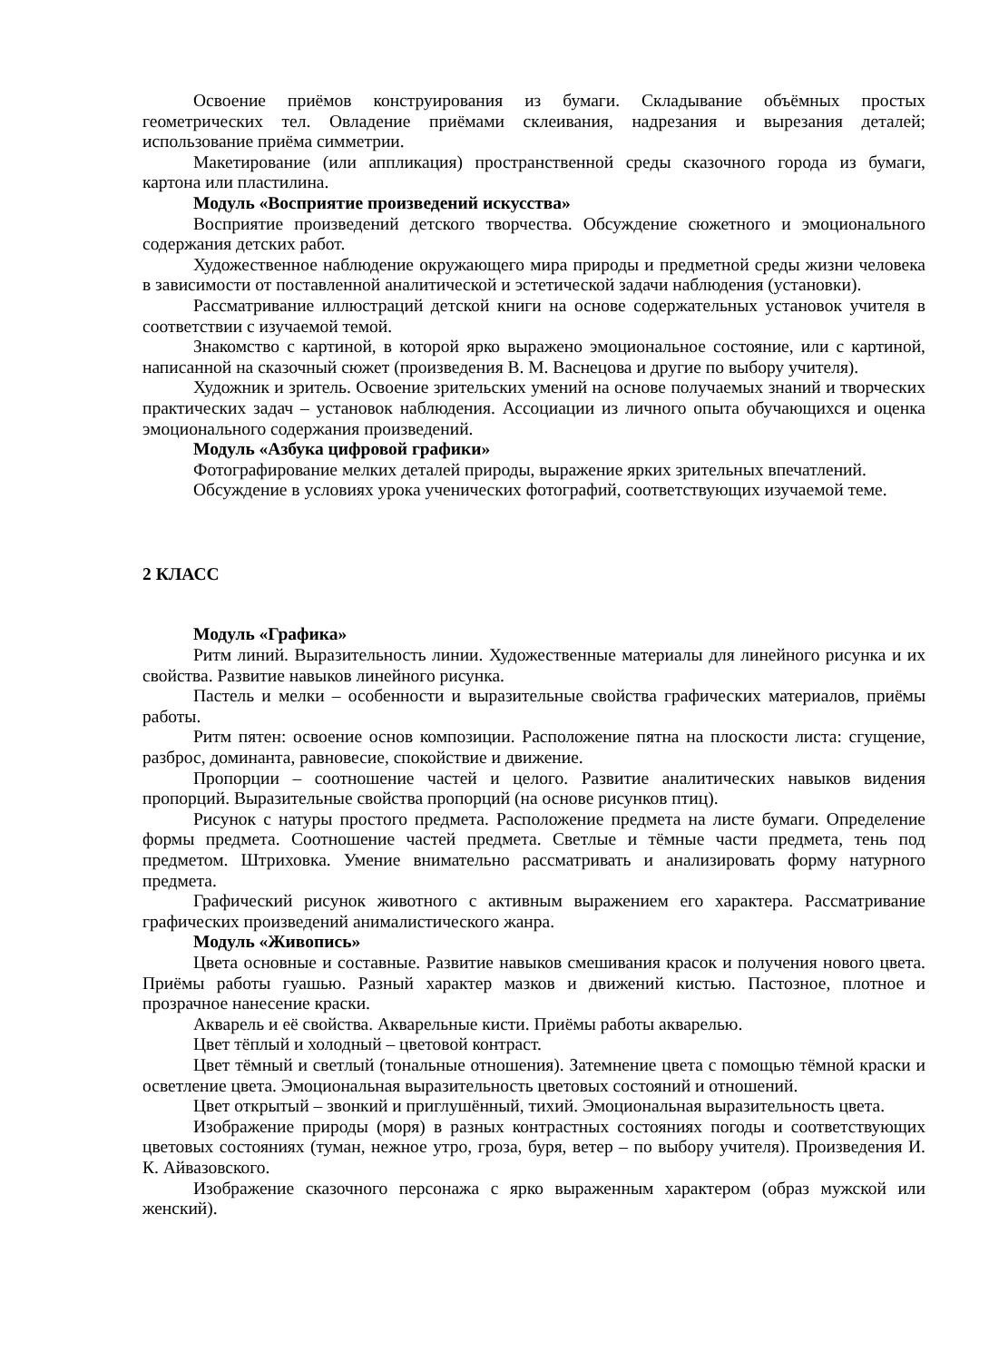Освоение приёмов конструирования из бумаги. Складывание объёмных простых геометрических тел. Овладение приёмами склеивания, надрезания и вырезания деталей; использование приёма симметрии.
Макетирование (или аппликация) пространственной среды сказочного города из бумаги, картона или пластилина.
Модуль «Восприятие произведений искусства»
Восприятие произведений детского творчества. Обсуждение сюжетного и эмоционального содержания детских работ.
Художественное наблюдение окружающего мира природы и предметной среды жизни человека в зависимости от поставленной аналитической и эстетической задачи наблюдения (установки).
Рассматривание иллюстраций детской книги на основе содержательных установок учителя в соответствии с изучаемой темой.
Знакомство с картиной, в которой ярко выражено эмоциональное состояние, или с картиной, написанной на сказочный сюжет (произведения В. М. Васнецова и другие по выбору учителя).
Художник и зритель. Освоение зрительских умений на основе получаемых знаний и творческих практических задач – установок наблюдения. Ассоциации из личного опыта обучающихся и оценка эмоционального содержания произведений.
Модуль «Азбука цифровой графики»
Фотографирование мелких деталей природы, выражение ярких зрительных впечатлений.
Обсуждение в условиях урока ученических фотографий, соответствующих изучаемой теме.
2 КЛАСС
Модуль «Графика»
Ритм линий. Выразительность линии. Художественные материалы для линейного рисунка и их свойства. Развитие навыков линейного рисунка.
Пастель и мелки – особенности и выразительные свойства графических материалов, приёмы работы.
Ритм пятен: освоение основ композиции. Расположение пятна на плоскости листа: сгущение, разброс, доминанта, равновесие, спокойствие и движение.
Пропорции – соотношение частей и целого. Развитие аналитических навыков видения пропорций. Выразительные свойства пропорций (на основе рисунков птиц).
Рисунок с натуры простого предмета. Расположение предмета на листе бумаги. Определение формы предмета. Соотношение частей предмета. Светлые и тёмные части предмета, тень под предметом. Штриховка. Умение внимательно рассматривать и анализировать форму натурного предмета.
Графический рисунок животного с активным выражением его характера. Рассматривание графических произведений анималистического жанра.
Модуль «Живопись»
Цвета основные и составные. Развитие навыков смешивания красок и получения нового цвета. Приёмы работы гуашью. Разный характер мазков и движений кистью. Пастозное, плотное и прозрачное нанесение краски.
Акварель и её свойства. Акварельные кисти. Приёмы работы акварелью.
Цвет тёплый и холодный – цветовой контраст.
Цвет тёмный и светлый (тональные отношения). Затемнение цвета с помощью тёмной краски и осветление цвета. Эмоциональная выразительность цветовых состояний и отношений.
Цвет открытый – звонкий и приглушённый, тихий. Эмоциональная выразительность цвета.
Изображение природы (моря) в разных контрастных состояниях погоды и соответствующих цветовых состояниях (туман, нежное утро, гроза, буря, ветер – по выбору учителя). Произведения И. К. Айвазовского.
Изображение сказочного персонажа с ярко выраженным характером (образ мужской или женский).